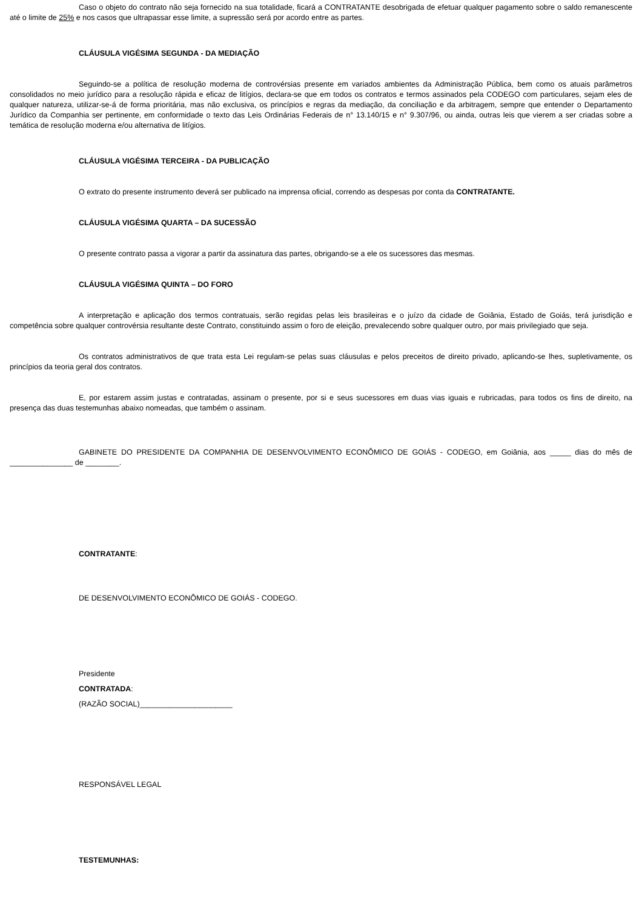Caso o objeto do contrato não seja fornecido na sua totalidade, ficará a CONTRATANTE desobrigada de efetuar qualquer pagamento sobre o saldo remanescente até o limite de 25% e nos casos que ultrapassar esse limite, a supressão será por acordo entre as partes.
CLÁUSULA VIGÉSIMA SEGUNDA - DA MEDIAÇÃO
Seguindo-se a política de resolução moderna de controvérsias presente em variados ambientes da Administração Pública, bem como os atuais parâmetros consolidados no meio jurídico para a resolução rápida e eficaz de litígios, declara-se que em todos os contratos e termos assinados pela CODEGO com particulares, sejam eles de qualquer natureza, utilizar-se-á de forma prioritária, mas não exclusiva, os princípios e regras da mediação, da conciliação e da arbitragem, sempre que entender o Departamento Jurídico da Companhia ser pertinente, em conformidade o texto das Leis Ordinárias Federais de n° 13.140/15 e n° 9.307/96, ou ainda, outras leis que vierem a ser criadas sobre a temática de resolução moderna e/ou alternativa de litígios.
CLÁUSULA VIGÉSIMA TERCEIRA - DA PUBLICAÇÃO
O extrato do presente instrumento deverá ser publicado na imprensa oficial, correndo as despesas por conta da CONTRATANTE.
CLÁUSULA VIGÉSIMA QUARTA – DA SUCESSÃO
O presente contrato passa a vigorar a partir da assinatura das partes, obrigando-se a ele os sucessores das mesmas.
CLÁUSULA VIGÉSIMA QUINTA – DO FORO
A interpretação e aplicação dos termos contratuais, serão regidas pelas leis brasileiras e o juízo da cidade de Goiânia, Estado de Goiás, terá jurisdição e competência sobre qualquer controvérsia resultante deste Contrato, constituindo assim o foro de eleição, prevalecendo sobre qualquer outro, por mais privilegiado que seja.
Os contratos administrativos de que trata esta Lei regulam-se pelas suas cláusulas e pelos preceitos de direito privado, aplicando-se lhes, supletivamente, os princípios da teoria geral dos contratos.
E, por estarem assim justas e contratadas, assinam o presente, por si e seus sucessores em duas vias iguais e rubricadas, para todos os fins de direito, na presença das duas testemunhas abaixo nomeadas, que também o assinam.
GABINETE DO PRESIDENTE DA COMPANHIA DE DESENVOLVIMENTO ECONÔMICO DE GOIÁS - CODEGO, em Goiânia, aos _____ dias do mês de _______________ de ________.
CONTRATANTE:
DE DESENVOLVIMENTO ECONÔMICO DE GOIÁS - CODEGO.
Presidente
CONTRATADA:
(RAZÃO SOCIAL)______________________
RESPONSÁVEL LEGAL
TESTEMUNHAS: